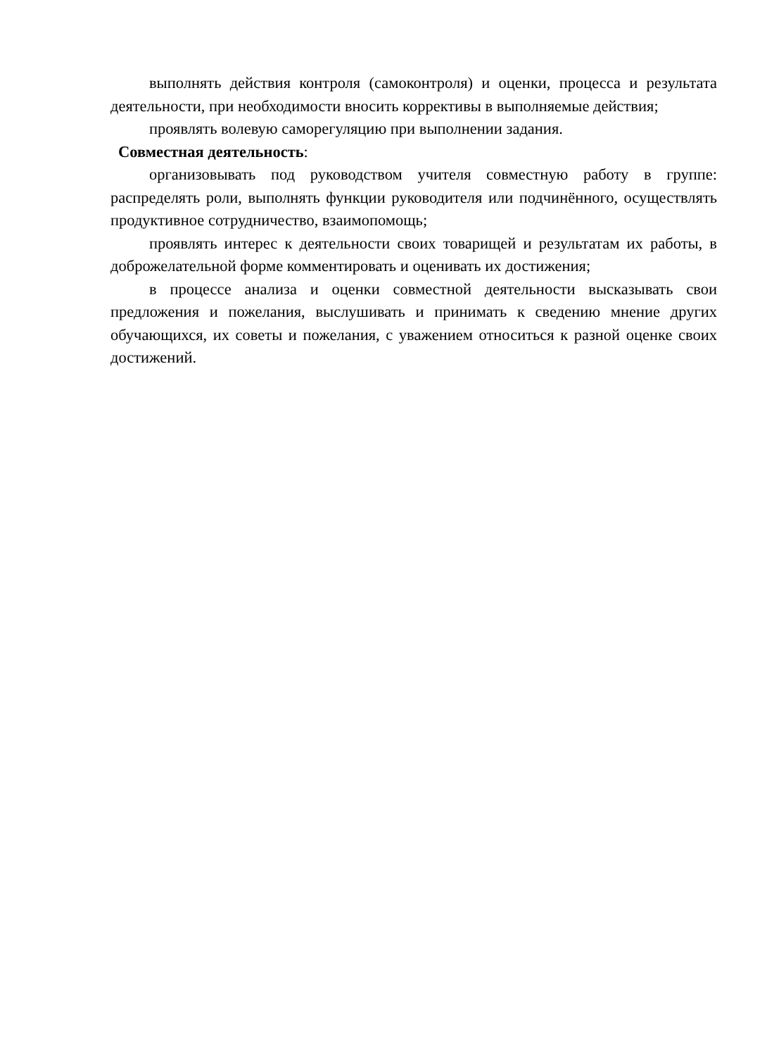выполнять действия контроля (самоконтроля) и оценки, процесса и результата деятельности, при необходимости вносить коррективы в выполняемые действия;
проявлять волевую саморегуляцию при выполнении задания.
Совместная деятельность:
организовывать под руководством учителя совместную работу в группе: распределять роли, выполнять функции руководителя или подчинённого, осуществлять продуктивное сотрудничество, взаимопомощь;
проявлять интерес к деятельности своих товарищей и результатам их работы, в доброжелательной форме комментировать и оценивать их достижения;
в процессе анализа и оценки совместной деятельности высказывать свои предложения и пожелания, выслушивать и принимать к сведению мнение других обучающихся, их советы и пожелания, с уважением относиться к разной оценке своих достижений.